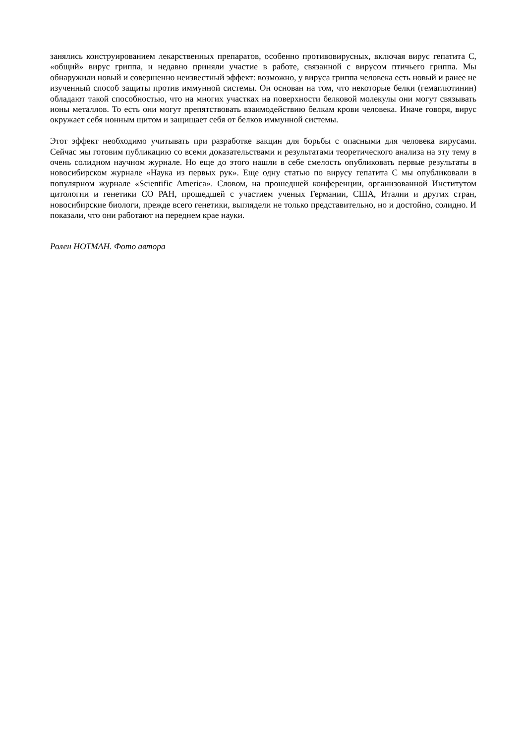занялись конструированием лекарственных препаратов, особенно противовирусных, включая вирус гепатита С, «общий» вирус гриппа, и недавно приняли участие в работе, связанной с вирусом птичьего гриппа. Мы обнаружили новый и совершенно неизвестный эффект: возможно, у вируса гриппа человека есть новый и ранее не изученный способ защиты против иммунной системы. Он основан на том, что некоторые белки (гемаглютинин) обладают такой способностью, что на многих участках на поверхности белковой молекулы они могут связывать ионы металлов. То есть они могут препятствовать взаимодействию белкам крови человека. Иначе говоря, вирус окружает себя ионным щитом и защищает себя от белков иммунной системы.
Этот эффект необходимо учитывать при разработке вакцин для борьбы с опасными для человека вирусами. Сейчас мы готовим публикацию со всеми доказательствами и результатами теоретического анализа на эту тему в очень солидном научном журнале. Но еще до этого нашли в себе смелость опубликовать первые результаты в новосибирском журнале «Наука из первых рук». Еще одну статью по вирусу гепатита С мы опубликовали в популярном журнале «Scientific America». Словом, на прошедшей конференции, организованной Институтом цитологии и генетики СО РАН, прошедшей с участием ученых Германии, США, Италии и других стран, новосибирские биологи, прежде всего генетики, выглядели не только представительно, но и достойно, солидно. И показали, что они работают на переднем крае науки.
Ролен НОТМАН. Фото автора